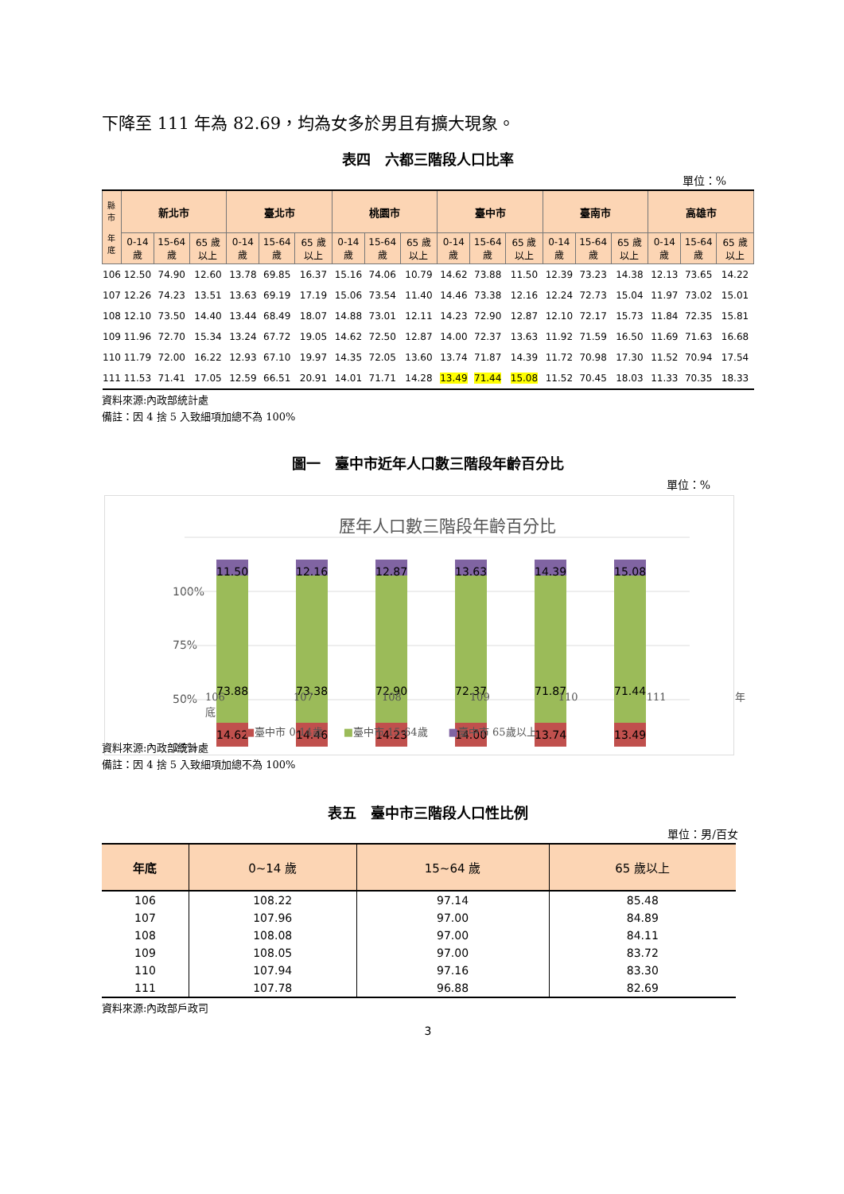下降至 111 年為 82.69，均為女多於男且有擴大現象。
表四　六都三階段人口比率
單位：%
| 縣市 年底 | 新北市 | | | 臺北市 | | | 桃園市 | | | 臺中市 | | | 臺南市 | | | 高雄市 | | |
| --- | --- | --- | --- | --- | --- | --- | --- | --- | --- | --- | --- | --- | --- | --- | --- | --- | --- | --- |
| | 0-14 歲 | 15-64 歲 | 65 歲以上 | 0-14 歲 | 15-64 歲 | 65 歲以上 | 0-14 歲 | 15-64 歲 | 65 歲以上 | 0-14 歲 | 15-64 歲 | 65 歲以上 | 0-14 歲 | 15-64 歲 | 65 歲以上 | 0-14 歲 | 15-64 歲 | 65 歲以上 |
| 106 | 12.50 | 74.90 | 12.60 | 13.78 | 69.85 | 16.37 | 15.16 | 74.06 | 10.79 | 14.62 | 73.88 | 11.50 | 12.39 | 73.23 | 14.38 | 12.13 | 73.65 | 14.22 |
| 107 | 12.26 | 74.23 | 13.51 | 13.63 | 69.19 | 17.19 | 15.06 | 73.54 | 11.40 | 14.46 | 73.38 | 12.16 | 12.24 | 72.73 | 15.04 | 11.97 | 73.02 | 15.01 |
| 108 | 12.10 | 73.50 | 14.40 | 13.44 | 68.49 | 18.07 | 14.88 | 73.01 | 12.11 | 14.23 | 72.90 | 12.87 | 12.10 | 72.17 | 15.73 | 11.84 | 72.35 | 15.81 |
| 109 | 11.96 | 72.70 | 15.34 | 13.24 | 67.72 | 19.05 | 14.62 | 72.50 | 12.87 | 14.00 | 72.37 | 13.63 | 11.92 | 71.59 | 16.50 | 11.69 | 71.63 | 16.68 |
| 110 | 11.79 | 72.00 | 16.22 | 12.93 | 67.10 | 19.97 | 14.35 | 72.05 | 13.60 | 13.74 | 71.87 | 14.39 | 11.72 | 70.98 | 17.30 | 11.52 | 70.94 | 17.54 |
| 111 | 11.53 | 71.41 | 17.05 | 12.59 | 66.51 | 20.91 | 14.01 | 71.71 | 14.28 | 13.49 | 71.44 | 15.08 | 11.52 | 70.45 | 18.03 | 11.33 | 70.35 | 18.33 |
資料來源:內政部統計處
備註：因 4 捨 5 入致細項加總不為 100%
圖一　臺中市近年人口數三階段年齡百分比
單位：%
歷年人口數三階段年齡百分比
100%
75%
50%
25%
73.88
14.62
11.50
73.38
14.46
12.16
72.90
14.23
12.87
72.37
14.00
13.63
71.87
13.74
14.39
71.44
13.49
15.08
■臺中市 0-14歲　　■臺中市 15-64歲　　■臺中市 65歲以上
106 107 108 109 110 111 年底
資料來源:內政部統計處
備註：因 4 捨 5 入致細項加總不為 100%
表五　臺中市三階段人口性比例
單位：男/百女
| 年底 | 0~14 歲 | 15~64 歲 | 65 歲以上 |
| --- | --- | --- | --- |
| 106 | 108.22 | 97.14 | 85.48 |
| 107 | 107.96 | 97.00 | 84.89 |
| 108 | 108.08 | 97.00 | 84.11 |
| 109 | 108.05 | 97.00 | 83.72 |
| 110 | 107.94 | 97.16 | 83.30 |
| 111 | 107.78 | 96.88 | 82.69 |
資料來源:內政部戶政司
3